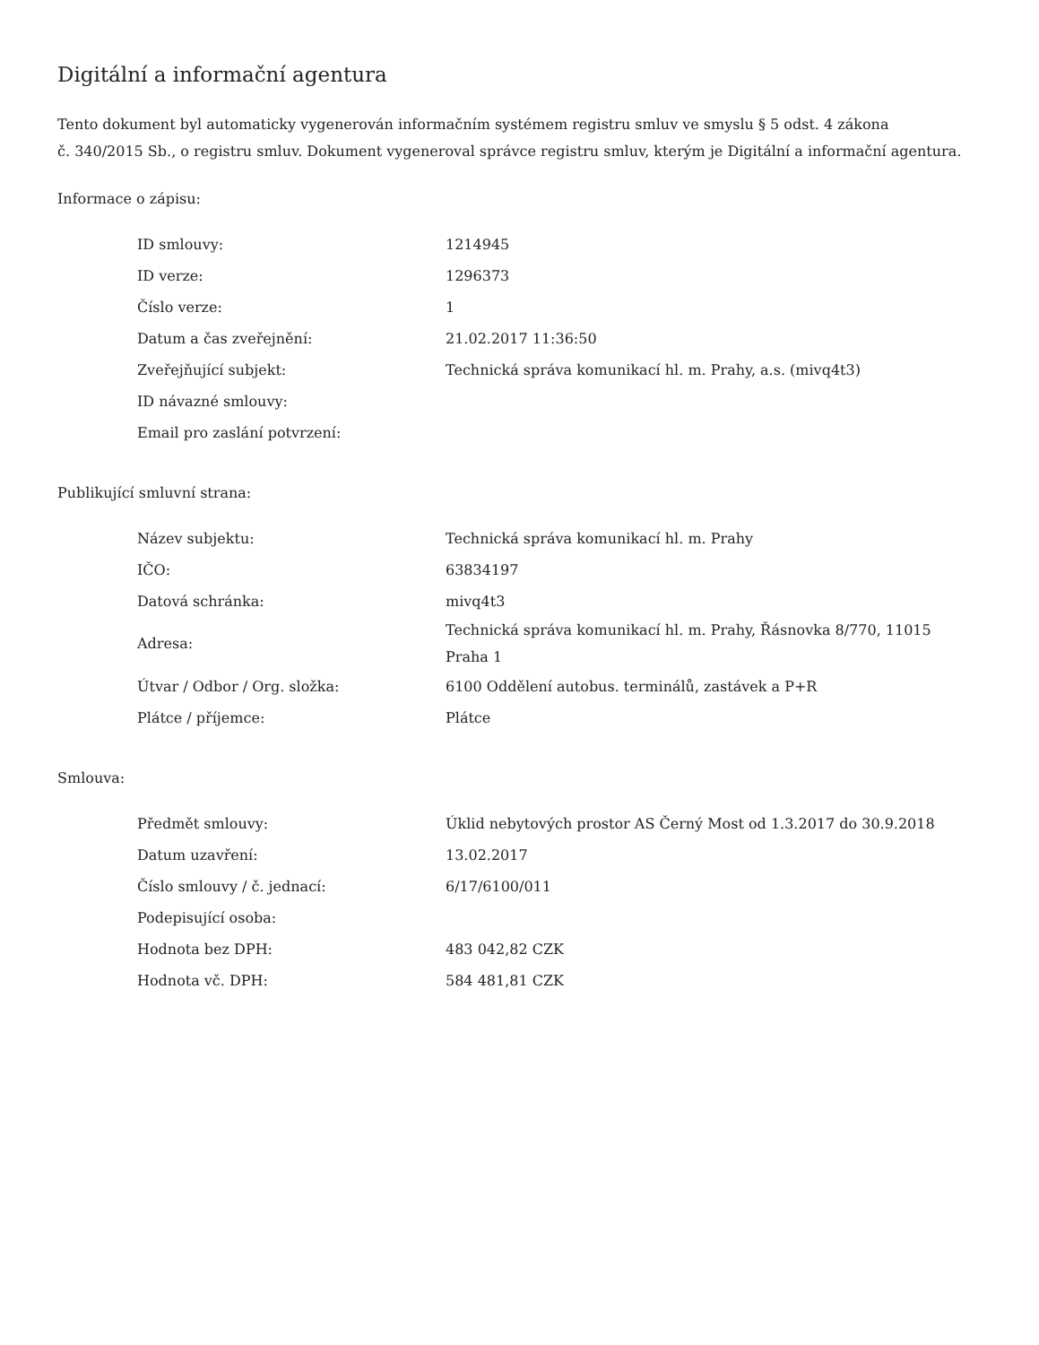Digitální a informační agentura
Tento dokument byl automaticky vygenerován informačním systémem registru smluv ve smyslu § 5 odst. 4 zákona
č. 340/2015 Sb., o registru smluv. Dokument vygeneroval správce registru smluv, kterým je Digitální a informační agentura.
Informace o zápisu:
| ID smlouvy: | 1214945 |
| ID verze: | 1296373 |
| Číslo verze: | 1 |
| Datum a čas zveřejnění: | 21.02.2017 11:36:50 |
| Zveřejňující subjekt: | Technická správa komunikací hl. m. Prahy, a.s. (mivq4t3) |
| ID návazné smlouvy: | |
| Email pro zaslání potvrzení: | |
Publikující smluvní strana:
| Název subjektu: | Technická správa komunikací hl. m. Prahy |
| IČO: | 63834197 |
| Datová schránka: | mivq4t3 |
| Adresa: | Technická správa komunikací hl. m. Prahy, Řásnovka 8/770, 11015 Praha 1 |
| Útvar / Odbor / Org. složka: | 6100 Oddělení autobus. terminálů, zastávek a P+R |
| Plátce / příjemce: | Plátce |
Smlouva:
| Předmět smlouvy: | Úklid nebytových prostor AS Černý Most od 1.3.2017 do 30.9.2018 |
| Datum uzavření: | 13.02.2017 |
| Číslo smlouvy / č. jednací: | 6/17/6100/011 |
| Podepisující osoba: | |
| Hodnota bez DPH: | 483 042,82 CZK |
| Hodnota vč. DPH: | 584 481,81 CZK |